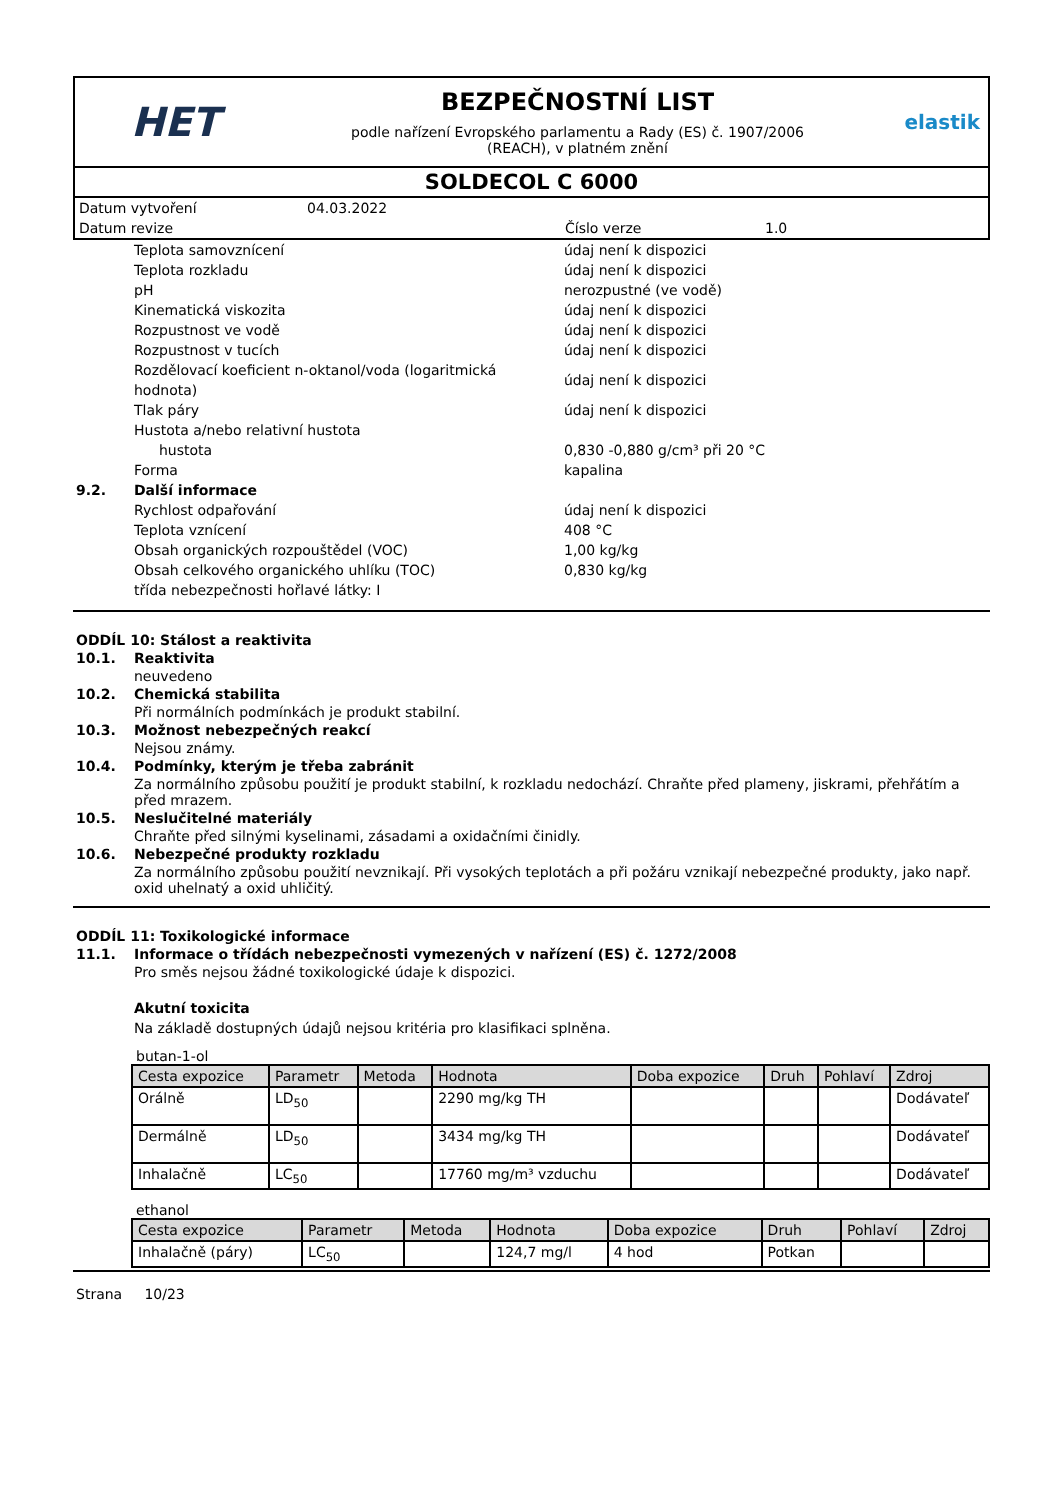HET
BEZPEČNOSTNÍ LIST
podle nařízení Evropského parlamentu a Rady (ES) č. 1907/2006
(REACH), v platném znění
elastik
SOLDECOL C 6000
Datum vytvoření 04.03.2022
Datum revize Číslo verze 1.0
Teplota samovznícení údaj není k dispozici
Teplota rozkladu údaj není k dispozici
pH nerozpustné (ve vodě)
Kinematická viskozita údaj není k dispozici
Rozpustnost ve vodě údaj není k dispozici
Rozpustnost v tucích údaj není k dispozici
Rozdělovací koeficient n-oktanol/voda (logaritmická hodnota) údaj není k dispozici
Tlak páry údaj není k dispozici
Hustota a/nebo relativní hustota
hustota 0,830 -0,880 g/cm³ při 20 °C
Forma kapalina
9.2. Další informace
Rychlost odpařování údaj není k dispozici
Teplota vznícení 408 °C
Obsah organických rozpouštědel (VOC) 1,00 kg/kg
Obsah celkového organického uhlíku (TOC) 0,830 kg/kg
třída nebezpečnosti hořlavé látky: I
ODDÍL 10: Stálost a reaktivita
10.1. Reaktivita
neuvedeno
10.2. Chemická stabilita
Při normálních podmínkách je produkt stabilní.
10.3. Možnost nebezpečných reakcí
Nejsou známy.
10.4. Podmínky, kterým je třeba zabránit
Za normálního způsobu použití je produkt stabilní, k rozkladu nedochází. Chraňte před plameny, jiskrami, přehřátím a před mrazem.
10.5. Neslučitelné materiály
Chraňte před silnými kyselinami, zásadami a oxidačními činidly.
10.6. Nebezpečné produkty rozkladu
Za normálního způsobu použití nevznikají. Při vysokých teplotách a při požáru vznikají nebezpečné produkty, jako např. oxid uhelnatý a oxid uhličitý.
ODDÍL 11: Toxikologické informace
11.1. Informace o třídách nebezpečnosti vymezených v nařízení (ES) č. 1272/2008
Pro směs nejsou žádné toxikologické údaje k dispozici.
Akutní toxicita
Na základě dostupných údajů nejsou kritéria pro klasifikaci splněna.
butan-1-ol
| Cesta expozice | Parametr | Metoda | Hodnota | Doba expozice | Druh | Pohlaví | Zdroj |
| --- | --- | --- | --- | --- | --- | --- | --- |
| Orálně | LD<sub>50</sub> | | 2290 mg/kg TH | | | | Dodávateľ |
| Dermálně | LD<sub>50</sub> | | 3434 mg/kg TH | | | | Dodávateľ |
| Inhalačně | LC<sub>50</sub> | | 17760 mg/m³ vzduchu | | | | Dodávateľ |
ethanol
| Cesta expozice | Parametr | Metoda | Hodnota | Doba expozice | Druh | Pohlaví | Zdroj |
| --- | --- | --- | --- | --- | --- | --- | --- |
| Inhalačně (páry) | LC<sub>50</sub> | | 124,7 mg/l | 4 hod | Potkan | | |
Strana 10/23